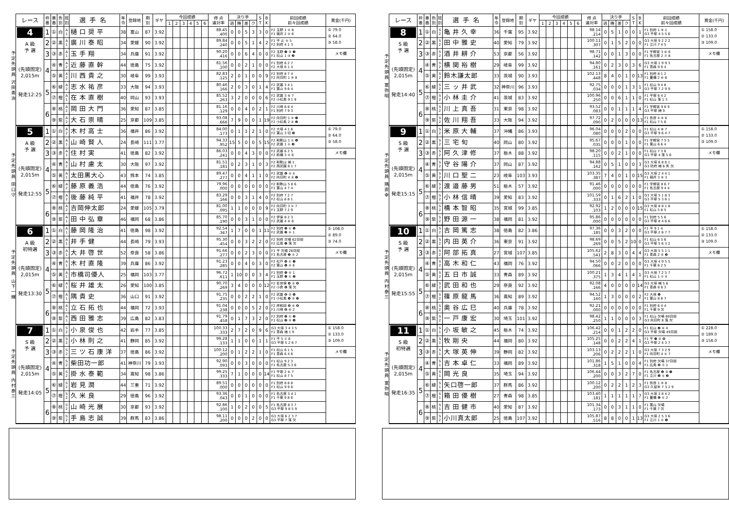| | レース | 枠 番 | 車 番 | 色 別 | 班 別 | 選手名 | 年 令 | 登録地 | 期 別 | ギヤ | 今回成績 | | | | | | 得 点 連対率 | 決り手 | | | | S T | B K | 前回成績 前々回成績 | 賞金(千円) |
| --- | --- | --- | --- | --- | --- | --- | --- | --- | --- | --- | --- | --- | --- | --- | --- | --- | --- | --- | --- | --- | --- | --- | --- | --- | --- |
| | | | | | | | | | | | 1 | 2 | 3 | 4 | 5 | 6 | | 逃 | 捲 | 差 | ク | | | | |
| 予定先頭員 沢田勇治 | 4 A 級 予 選 (先頭固定) 2,015m 発走12:25 | 1 | ① | 白 | A 1 | 樋口奨平 | 38 | 富山 | 87 | 3.92 | | | | | | | 88.45 .400 | 0 | 0 | 5 | 3 | 3 | 0 | F2 玉野 1 ④ 8 F1 福井 2 ④ 6 | ① 79.0 ② 64.0 ③ 58.0 |
| | | 2 | ② | 黒 | A 1 | 廣川泰昭 | 34 | 愛媛 | 90 | 3.92 | | | | | | | 89.84 .240 | 0 | 0 | 5 | 1 | 4 | 2 | F1 平 止 ⑤ 5 F2 別府 4 1 3 | |
| | | 3 | ③ | 赤 | A 1 | 玉手翔 | 34 | 兵庫 | 91 | 3.92 | | | | | | | 90.20 .416 | 0 | 0 | 6 | 4 | 0 | 0 | F2 玉野 ❼ ② ❼ F1 松山 1 ③ ❷ | メモ欄 |
| | | 4 | ④ | 青 | A 2 | 近藤直幹 | 44 | 徳島 | 75 | 3.92 | | | | | | | 81.56 .100 | 0 | 0 | 2 | 1 | 0 | 0 | F1 別府 6 2 7 F2 大垣 6 1 4 | |
| | | | ⑤ | 黄 | A 2 | 川西貴之 | 30 | 岐阜 | 99 | 3.93 | | | | | | | 82.83 .125 | 2 | 0 | 1 | 0 | 0 | 9 | F2 別府 8 7 4 F2 向日町 1 ⑨ 8 | |
| | | 5 | ⑥ | 緑 | A 2 | 志水祐彦 | 33 | 大阪 | 94 | 3.93 | | | | | | | 80.46 .166 | 2 | 0 | 3 | 0 | 1 | 4 | F2 武雄 3 4 1 F1 富山 9 6 4 | |
| | | | ⑦ | 橙 | A 1 | 在本直樹 | 40 | 岡山 | 93 | 3.93 | | | | | | | 85.52 .263 | 3 | 2 | 0 | 0 | 0 | 6 | F2 武雄 3 ⑥ 7 F2 小松島 9 1 9 | |
| | | 6 | ⑧ | 桃 | A 2 | 岡田大門 | 36 | 愛知 | 87 | 3.85 | | | | | | | 81.16 .129 | 0 | 0 | 4 | 0 | 2 | 1 | F2 川崎 6 8 4 F1 別府 7 9 3 | |
| | | | ⑨ | 紫 | A 2 | 大石崇晴 | 25 | 京都 | 109 | 3.85 | | | | | | | 93.08 .666 | 7 | 9 | 0 | 0 | 1 | 19 | F2 向日町 1 ② ❼ F2 小松島 2 ② ❷ | |
| 予定先頭員 田口守 | 5 A 級 予 選 (先頭固定) 2,015m 発走12:55 | 1 | ① | 白 | A 2 | 木村高士 | 36 | 福井 | 86 | 3.92 | | | | | | | 84.00 .173 | 0 | 1 | 1 | 2 | 1 | 0 | F2 大垣 4 1 6 F2 富山 3 切 ❸ | ① 79.0 ② 64.0 ③ 58.0 |
| | | 2 | ② | 黒 | A 1 | 山崎賢人 | 24 | 長崎 | 111 | 3.77 | | | | | | | 94.33 .952 | 15 | 5 | 0 | 0 | 5 | 15 | F2 和歌山 1 ① ❶ F2 武雄 1 ① ❷ | |
| | | 3 | ③ | 赤 | A 1 | 住村実 | 41 | 徳島 | 82 | 3.92 | | | | | | | 86.03 .241 | 0 | 0 | 4 | 3 | 0 | 0 | F2 武雄 6 2 5 F2 前橋 3 ④ 6 | メモ欄 |
| | | 4 | ④ | 青 | A 2 | 山村慮太 | 30 | 大阪 | 97 | 3.92 | | | | | | | 81.51 .181 | 0 | 2 | 3 | 1 | 0 | 3 | F2 和歌山 補 1 F2 西武園 6 1 7 | |
| | | | ⑤ | 黄 | A 1 | 太田黒大心 | 43 | 熊本 | 74 | 3.85 | | | | | | | 89.47 .277 | 0 | 0 | 4 | 1 | 1 | 0 | F2 武雄 ❻ ⑤ 4 F2 向日町 4 ③ ❹ | |
| | | 5 | ⑥ | 緑 | A 2 | 藤原義浩 | 44 | 徳島 | 76 | 3.92 | | | | | | | 79.96 .000 | 0 | 0 | 0 | 0 | 0 | 0 | F2 和歌山 5 8 6 F1 富山 4 7 4 | |
| | | | ⑦ | 橙 | A 2 | 後藤純平 | 41 | 福井 | 78 | 3.92 | | | | | | | 83.29 .166 | 0 | 0 | 3 | 1 | 4 | 0 | F2 別府 7 2 7 F2 松山 6 8 1 | |
| | | 6 | ⑧ | 桃 | A 2 | 吉岡伸太郎 | 24 | 愛媛 | 105 | 3.79 | | | | | | | 81.00 .095 | 1 | 1 | 0 | 0 | 0 | 9 | F2 向日町 3 ⑤ 7 F1 玉野 7 2 9 | |
| | | | ⑨ | 紫 | A 1 | 田中弘章 | 46 | 福岡 | 68 | 3.86 | | | | | | | 85.70 .190 | 0 | 0 | 3 | 1 | 0 | 0 | F2 伊東 8 2 3 F2 武雄 4 ⑥ 6 | |
| 予定先頭員 山下一輝 | 6 A 級 初特選 (先頭固定) 2,015m 発走13:30 | 1 | ① | 白 | A 1 | 藤岡隆治 | 41 | 徳島 | 98 | 3.92 | | | | | | | 92.54 .347 | 1 | 7 | 0 | 0 | 1 | 11 | F2 別府 ❺ ① ❺ F2 武雄 ❷ ④ 1 | ① 108.0 ② 89.0 ③ 74.0 |
| | | 2 | ② | 黒 | A 1 | 井手健 | 44 | 長崎 | 79 | 3.93 | | | | | | | 95.30 .454 | 0 | 0 | 3 | 2 | 2 | 0 | F2 別府 欠場 62日間 F2 広島 ❶ 落 欠 | |
| | | 3 | ③ | 赤 | A 1 | 大井啓世 | 52 | 奈良 | 58 | 3.86 | | | | | | | 91.66 .277 | 0 | 0 | 2 | 3 | 0 | 0 | F1 平 欠場 26日間 F1 名古屋 ❷ ④ 2 | メモ欄 |
| | | 4 | ④ | 青 | A 1 | 木村直隆 | 39 | 兵庫 | 86 | 3.92 | | | | | | | 91.23 .285 | 0 | 0 | 4 | 0 | 3 | 0 | F2 松戸 ❾ ① ❼ F2 富山 ❺ ④ 6 | |
| | | | ⑤ | 黄 | A 1 | 市橋司優人 | 25 | 福岡 | 103 | 3.77 | | | | | | | 96.72 .611 | 1 | 10 | 0 | 0 | 3 | 4 | F1 別府 ❺ ⑤ 1 F1 玉野 ❶ ① ❷ | |
| | | 5 | ⑥ | 緑 | A 1 | 桜井雄太 | 26 | 愛知 | 100 | 3.85 | | | | | | | 90.70 .269 | 3 | 4 | 0 | 0 | 0 | 12 | F2 佐世保 ❾ ② ❽ F2 小倉 ❻ 落 欠 | |
| | | | ⑦ | 橙 | A 1 | 隅貴史 | 36 | 山口 | 91 | 3.92 | | | | | | | 91.75 .235 | 0 | 0 | 2 | 2 | 1 | 0 | F2 武雄 ❽ ② ❺ F1 小松島 ❺ ② ❸ | |
| | | 6 | ⑧ | 桃 | A 1 | 立石拓也 | 44 | 福岡 | 72 | 3.93 | | | | | | | 91.04 .238 | 0 | 0 | 0 | 5 | 2 | 0 | F2 岸和田 ❽ ② ❽ F1 川崎 ❽ ⑥ 2 | |
| | | | ⑨ | 紫 | A 1 | 西田雅志 | 39 | 広島 | 82 | 3.83 | | | | | | | 91.79 .458 | 0 | 1 | 7 | 3 | 2 | 0 | F2 別府 ❷ ① ❷ F1 松山 ❷ ② ❺ | |
| 予定先頭員 内村泰三 | 7 S 級 予 選 (先頭固定) 2,015m 発走14:05 | 1 | ① | 白 | S 2 | 小泉俊也 | 42 | 岩手 | 77 | 3.85 | | | | | | | 100.33 .333 | 2 | 7 | 2 | 0 | 9 | 6 | G3 大垣 3 4 3 5 F1 青森 補 1 9 | ① 158.0 ② 133.0 ③ 109.0 |
| | | 2 | ② | 黒 | S 2 | 小林則之 | 41 | 静岡 | 85 | 3.92 | | | | | | | 99.28 .133 | 1 | 1 | 0 | 0 | 1 | 1 | F1 平 5 ⑦ 8 G3 平塚 5 2 6 7 | |
| | | 3 | ③ | 赤 | S 2 | 三ツ石康洋 | 37 | 徳島 | 86 | 3.92 | | | | | | | 100.12 .200 | 0 | 1 | 2 | 2 | 1 | 0 | F1 松山 6 1 5 F1 青森 6 4 6 | メモ欄 |
| | | 4 | ④ | 青 | S 2 | 柴田功一郎 | 41 | 神奈川 | 79 | 3.93 | | | | | | | 92.90 .093 | 0 | 0 | 3 | 0 | 0 | 0 | F1 松山 9 2 3 F1 名古屋 5 3 6 | |
| | | | ⑤ | 黄 | S 2 | 掛水泰範 | 34 | 高知 | 98 | 3.86 | | | | | | | 99.25 .333 | 7 | 1 | 0 | 0 | 0 | 14 | F1 平塚 2 ⑥ 7 F1 松山 8 7 5 | |
| | | 5 | ⑥ | 緑 | S 2 | 岩見潤 | 44 | 三重 | 71 | 3.92 | | | | | | | 89.51 .000 | 0 | 0 | 0 | 0 | 0 | 0 | F1 別府 8 8 8 F1 松山 9 9 8 | |
| | | | ⑦ | 橙 | S 2 | 久米良 | 29 | 徳島 | 96 | 3.92 | | | | | | | 93.36 .043 | 0 | 0 | 1 | 0 | 0 | 0 | F1 名古屋 5 4 1 F1 千葉 9 8 6 | |
| | | 6 | ⑧ | 桃 | S 2 | 山崎光展 | 30 | 京都 | 93 | 3.92 | | | | | | | 92.86 .100 | 1 | 0 | 2 | 0 | 0 | 5 | F1 名古屋 8 3 7 G3 平塚 9 8 5 9 | |
| | | | ⑨ | 紫 | S 2 | 手島志誠 | 39 | 群馬 | 83 | 3.86 | | | | | | | 98.11 .200 | 0 | 0 | 0 | 2 | 0 | 0 | G3 大垣 6 2 3 7 G3 平塚 7 落 欠 | |
| | レース | 枠 番 | 車 番 | 色 別 | 班 別 | 選手名 | 年 令 | 登録地 | 期 別 | ギヤ | 今回成績 | | | | | | 得 点 連対率 | 決り手 | | | | S T | B K | 前回成績 前々回成績 | 賞金(千円) |
| --- | --- | --- | --- | --- | --- | --- | --- | --- | --- | --- | --- | --- | --- | --- | --- | --- | --- | --- | --- | --- | --- | --- | --- | --- | --- |
| | | | | | | | | | | | 1 | 2 | 3 | 4 | 5 | 6 | | 逃 | 捲 | 差 | ク | | | | |
| 予定先頭員 富弥昭 | 8 S 級 予 選 (先頭固定) 2,015m 発走14:40 | 1 | ① | 白 | S 2 | 亀井久幸 | 36 | 千葉 | 95 | 3.92 | | | | | | | 98.14 .214 | 0 | 5 | 1 | 0 | 0 | 1 | F1 別府 1 ⑨ 1 G3 平塚 4 5 5 6 | ① 158.0 ② 133.0 ③ 109.0 |
| | | 2 | ② | 黒 | S 2 | 田中雅史 | 40 | 愛知 | 79 | 3.92 | | | | | | | 100.11 .307 | 0 | 1 | 5 | 2 | 0 | 0 | G3 大垣 9 2 2 2 F1 立川 7 4 5 | |
| | | 3 | ③ | 赤 | S 2 | 酒井耕介 | 53 | 京都 | 56 | 3.92 | | | | | | | 98.71 .142 | 0 | 0 | 1 | 3 | 0 | 0 | F1 宇都宮 3 ⑥ 6 F1 名古屋 2 ⑦ 8 | メモ欄 |
| | | 4 | ④ | 青 | S 2 | 横関裕樹 | 29 | 岐阜 | 99 | 3.92 | | | | | | | 94.80 .161 | 0 | 2 | 3 | 0 | 3 | 6 | G3 大垣 1 9 9 3 F1 青森 9 9 4 | |
| | | | ⑤ | 黄 | S 2 | 鈴木謙太郎 | 33 | 茨城 | 90 | 3.93 | | | | | | | 102.13 .448 | 8 | 4 | 0 | 1 | 0 | 13 | F1 別府 8 1 2 F1 豊橋 2 ⑥ 6 | |
| | | 5 | ⑥ | 緑 | S 2 | 三ッ井武 | 32 | 神奈川 | 96 | 3.93 | | | | | | | 92.75 .034 | 0 | 0 | 0 | 1 | 3 | 1 | F1 松山 9 4 8 G3 平塚 7 2 9 9 | |
| | | | ⑦ | 橙 | S 2 | 小林圭介 | 41 | 茨城 | 83 | 3.92 | | | | | | | 100.96 .250 | 0 | 0 | 6 | 1 | 1 | 0 | F1 平塚 6 4 2 F1 松山 落 1 3 | |
| | | 6 | ⑧ | 桃 | S 2 | 川上真吾 | 31 | 東京 | 98 | 3.92 | | | | | | | 93.52 .083 | 0 | 0 | 1 | 1 | 1 | 4 | F1 宇都宮 9 6 9 G3 平塚 補 9 | |
| | | | ⑨ | 紫 | S 2 | 佐川翔吾 | 33 | 大阪 | 94 | 3.92 | | | | | | | 97.72 .090 | 0 | 2 | 0 | 0 | 0 | 13 | F1 弥彦 4 ⑨ 6 F1 松山 7 5 6 | |
| 予定先頭員 隅直幸 | 9 S 級 予 選 (先頭固定) 2,015m 発走15:15 | 1 | ① | 白 | S 2 | 米原大輔 | 37 | 沖縄 | 86 | 3.93 | | | | | | | 96.04 .080 | 0 | 0 | 0 | 2 | 0 | 0 | F1 松山 4 ⑧ 7 G3 平塚 9 6 4 7 | ① 158.0 ② 133.0 ③ 109.0 |
| | | 2 | ② | 黒 | S 2 | 三宅旬 | 40 | 岡山 | 80 | 3.92 | | | | | | | 95.67 .035 | 0 | 0 | 0 | 1 | 0 | 0 | F1 宇都宮 7 5 5 F1 富山 6 6 4 | |
| | | 3 | ③ | 赤 | S 2 | 阿久津修 | 37 | 栃木 | 88 | 3.92 | | | | | | | 98.20 .115 | 0 | 0 | 2 | 1 | 0 | 0 | F1 松山 7 3 6 G3 平塚 4 落 5 6 | メモ欄 |
| | | 4 | ④ | 青 | S 2 | 守谷陽介 | 37 | 岡山 | 87 | 3.92 | | | | | | | 94.88 .162 | 0 | 5 | 1 | 0 | 0 | 3 | G3 大垣 6 8 8 1 G3 防府 補 6 失 欠 | |
| | | | ⑤ | 黄 | S 2 | 川口聖二 | 23 | 岐阜 | 103 | 3.93 | | | | | | | 103.35 .387 | 7 | 4 | 0 | 1 | 0 | 15 | G3 大垣 2 4 4 1 F1 福井 3 ⑨ 3 | |
| | | 5 | ⑥ | 緑 | S 2 | 渡邉藤男 | 51 | 栃木 | 57 | 3.92 | | | | | | | 91.46 .000 | 0 | 0 | 0 | 0 | 0 | 0 | F1 宇都宮 8 6 7 F1 名古屋 9 4 4 | |
| | | | ⑦ | 橙 | S 2 | 小林信晴 | 39 | 愛知 | 83 | 3.92 | | | | | | | 101.59 .333 | 0 | 1 | 6 | 2 | 1 | 0 | G3 大垣 5 1 8 3 G3 平塚 5 3 6 1 | |
| | | 6 | ⑧ | 桃 | S 2 | 橋本智昭 | 35 | 宮城 | 99 | 3.85 | | | | | | | 92.92 .103 | 1 | 2 | 0 | 0 | 0 | 15 | G3 大垣 8 8 1 8 F1 松山 5 8 5 | |
| | | | ⑨ | 紫 | S 2 | 野田源一 | 38 | 福岡 | 81 | 3.92 | | | | | | | 95.86 .000 | 0 | 0 | 0 | 0 | 0 | 0 | F1 別府 5 5 6 G3 平塚 8 4 6 6 | |
| 予定先頭員 内村泰三 | 10 S 級 予 選 (先頭固定) 2,015m 発走15:55 | 1 | ① | 白 | S 2 | 吉岡篤志 | 38 | 徳島 | 82 | 3.86 | | | | | | | 97.36 .185 | 0 | 0 | 3 | 2 | 0 | 0 | F1 平 9 1 4 G3 平塚 2 6 7 7 | ① 158.0 ② 133.0 ③ 109.0 |
| | | 2 | ② | 黒 | S 2 | 内田英介 | 36 | 東京 | 91 | 3.92 | | | | | | | 98.69 .269 | 0 | 0 | 5 | 2 | 10 | 0 | F1 松山 6 3 6 G3 平塚 5 6 3 2 | |
| | | 3 | ③ | 赤 | S 2 | 阿部拓真 | 27 | 宮城 | 107 | 3.85 | | | | | | | 105.62 .541 | 2 | 8 | 3 | 0 | 4 | 4 | G3 大垣 5 5 1 1 F1 青森 2 ② ❸ | メモ欄 |
| | | 4 | ④ | 青 | S 2 | 高木和仁 | 43 | 福岡 | 76 | 3.92 | | | | | | | 94.50 .066 | 0 | 0 | 2 | 0 | 0 | 0 | G3 大垣 4 9 5 5 F1 千葉 6 2 5 | |
| | | | ⑤ | 黄 | S 2 | 五日市誠 | 33 | 青森 | 89 | 3.92 | | | | | | | 100.21 .375 | 1 | 3 | 4 | 1 | 4 | 1 | G3 大垣 7 2 5 7 F1 松山 1 ⑦ 4 | |
| | | 5 | ⑥ | 緑 | S 2 | 武田和也 | 29 | 奈良 | 92 | 3.92 | | | | | | | 92.08 .166 | 4 | 0 | 0 | 0 | 0 | 14 | G3 大垣 補 5 6 F1 青森 8 8 3 | |
| | | | ⑦ | 橙 | S 2 | 篠原龍馬 | 36 | 高知 | 89 | 3.92 | | | | | | | 94.52 .160 | 1 | 3 | 0 | 0 | 0 | 2 | F2 大垣 ❺ F1 富山 8 8 7 | |
| | | 6 | ⑧ | 桃 | S 2 | 奥谷広巳 | 40 | 兵庫 | 78 | 3.92 | | | | | | | 92.21 .000 | 0 | 0 | 0 | 0 | 0 | 0 | F1 別府 6 4 4 F1 千葉 9 欠 | |
| | | | ⑨ | 紫 | S 2 | 一戸康宏 | 30 | 埼玉 | 101 | 3.92 | | | | | | | 98.42 .250 | 1 | 1 | 0 | 0 | 0 | 3 | F1 松山 欠場 69日間 G3 向日町 8 落 欠 | |
| 予定先頭員 富弥昭 | 11 S 級 初特選 (先頭固定) 2,015m 発走16:35 | 1 | ① | 白 | S 1 | 小坂敏之 | 45 | 栃木 | 74 | 3.92 | | | | | | | 106.42 .214 | 0 | 0 | 1 | 2 | 2 | 0 | F1 松山 ❷ ⑥ 4 G3 平塚 欠場 49日間 | ① 228.0 ② 189.0 ③ 158.0 |
| | | 2 | ② | 黒 | S 1 | 牧剛央 | 44 | 福岡 | 80 | 3.92 | | | | | | | 105.25 .148 | 0 | 0 | 2 | 2 | 4 | 1 | F1 平 ❼ ② ❽ G3 平塚 2 4 3 7 | |
| | | 3 | ③ | 赤 | S 1 | 大塚英伸 | 39 | 静岡 | 82 | 3.92 | | | | | | | 103.13 .206 | 0 | 2 | 2 | 2 | 1 | 0 | G3 大垣 7 3 2 9 F1 向日町 4 ⑤ 7 | メモ欄 |
| | | 4 | ④ | 青 | S 1 | 吉本卓仁 | 33 | 福岡 | 89 | 3.92 | | | | | | | 101.86 .318 | 1 | 5 | 1 | 0 | 0 | 4 | F1 別府 欠場 37日間 F1 広島 ❽ ⑦ 1 | |
| | | | ⑤ | 黄 | S 1 | 岡光良 | 35 | 埼玉 | 94 | 3.92 | | | | | | | 106.44 .200 | 0 | 0 | 3 | 2 | 7 | 0 | F1 名古屋 ❺ ③ ❼ F1 立川 ❺ ① ❸ | |
| | | 5 | ⑥ | 緑 | S 1 | 矢口啓一郎 | 37 | 群馬 | 86 | 3.92 | | | | | | | 100.12 .200 | 0 | 2 | 2 | 1 | 2 | 3 | F1 弥彦 1 ⑨ 8 G3 久留米 7 3 2 9 | |
| | | | ⑦ | 橙 | S 1 | 箱田優樹 | 27 | 青森 | 98 | 3.85 | | | | | | | 103.40 .181 | 1 | 1 | 1 | 1 | 1 | 7 | G3 大垣 3 8 4 2 F1 豊橋 ❻ ④ 2 | |
| | | 6 | ⑧ | 桃 | S 1 | 吉田健市 | 40 | 愛知 | 87 | 3.92 | | | | | | | 101.34 .173 | 0 | 0 | 3 | 1 | 1 | 0 | F1 富山 欠場 F1 千葉 7 欠 | |
| | | | ⑨ | 紫 | S 2 | 小川真太郎 | 25 | 徳島 | 107 | 3.92 | | | | | | | 105.87 .516 | 8 | 8 | 0 | 0 | 1 | 13 | G3 大垣 2 5 3 6 F1 立川 1 ① ❹ | |